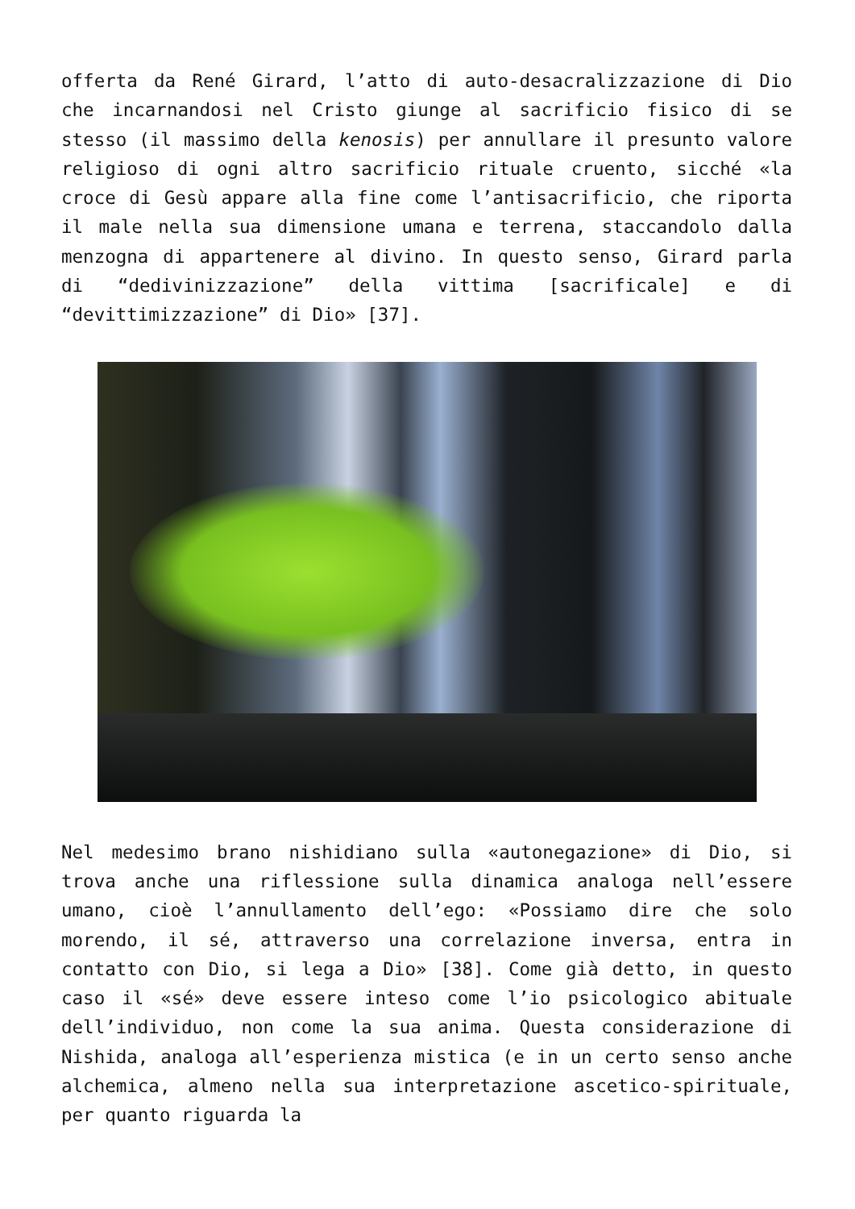offerta da René Girard, l’atto di auto-desacralizzazione di Dio che incarnandosi nel Cristo giunge al sacrificio fisico di se stesso (il massimo della kenosis) per annullare il presunto valore religioso di ogni altro sacrificio rituale cruento, sicché «la croce di Gesù appare alla fine come l’antisacrificio, che riporta il male nella sua dimensione umana e terrena, staccandolo dalla menzogna di appartenere al divino. In questo senso, Girard parla di “dedivinizzazione” della vittima [sacrificale] e di “devittimizzazione” di Dio» [37].
Nel medesimo brano nishidiano sulla «autonegazione» di Dio, si trova anche una riflessione sulla dinamica analoga nell’essere umano, cioè l’annullamento dell’ego: «Possiamo dire che solo morendo, il sé, attraverso una correlazione inversa, entra in contatto con Dio, si lega a Dio» [38]. Come già detto, in questo caso il «sé» deve essere inteso come l’io psicologico abituale dell’individuo, non come la sua anima. Questa considerazione di Nishida, analoga all’esperienza mistica (e in un certo senso anche alchemica, almeno nella sua interpretazione ascetico-spirituale, per quanto riguarda la